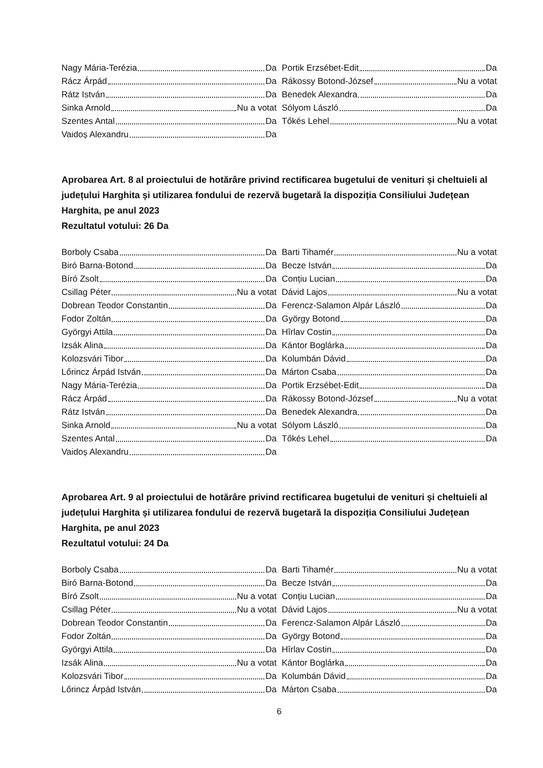Nagy Mária-Terézia Da
Rácz Árpád Da
Rátz István Da
Sinka Arnold Nu a votat
Szentes Antal Da
Vaidoș Alexandru Da
Portik Erzsébet-Edit Da
Rákossy Botond-József Nu a votat
Benedek Alexandra Da
Sólyom László Da
Tőkés Lehel Nu a votat
Aprobarea Art. 8 al proiectului de hotărâre privind rectificarea bugetului de venituri și cheltuieli al județului Harghita și utilizarea fondului de rezervă bugetară la dispoziția Consiliului Județean Harghita, pe anul 2023
Rezultatul votului: 26 Da
Borboly Csaba Da
Biró Barna-Botond Da
Bíró Zsolt Da
Csillag Péter Nu a votat
Dobrean Teodor Constantin Da
Fodor Zoltán Da
Györgyi Attila Da
Izsák Alina Da
Kolozsvári Tibor Da
Lőrincz Árpád István Da
Nagy Mária-Terézia Da
Rácz Árpád Da
Rátz István Da
Sinka Arnold Nu a votat
Szentes Antal Da
Vaidoș Alexandru Da
Barti Tihamér Nu a votat
Becze István Da
Conțiu Lucian Da
Dávid Lajos Nu a votat
Ferencz-Salamon Alpár László Da
György Botond Da
Hîrlav Costin Da
Kántor Boglárka Da
Kolumbán Dávid Da
Márton Csaba Da
Portik Erzsébet-Edit Da
Rákossy Botond-József Nu a votat
Benedek Alexandra Da
Sólyom László Da
Tőkés Lehel Da
Aprobarea Art. 9 al proiectului de hotărâre privind rectificarea bugetului de venituri și cheltuieli al județului Harghita și utilizarea fondului de rezervă bugetară la dispoziția Consiliului Județean Harghita, pe anul 2023
Rezultatul votului: 24 Da
Borboly Csaba Da
Biró Barna-Botond Da
Bíró Zsolt Nu a votat
Csillag Péter Nu a votat
Dobrean Teodor Constantin Da
Fodor Zoltán Da
Györgyi Attila Da
Izsák Alina Nu a votat
Kolozsvári Tibor Da
Lőrincz Árpád István Da
Barti Tihamér Nu a votat
Becze István Da
Conțiu Lucian Da
Dávid Lajos Nu a votat
Ferencz-Salamon Alpár László Da
György Botond Da
Hîrlav Costin Da
Kántor Boglárka Da
Kolumbán Dávid Da
Márton Csaba Da
6